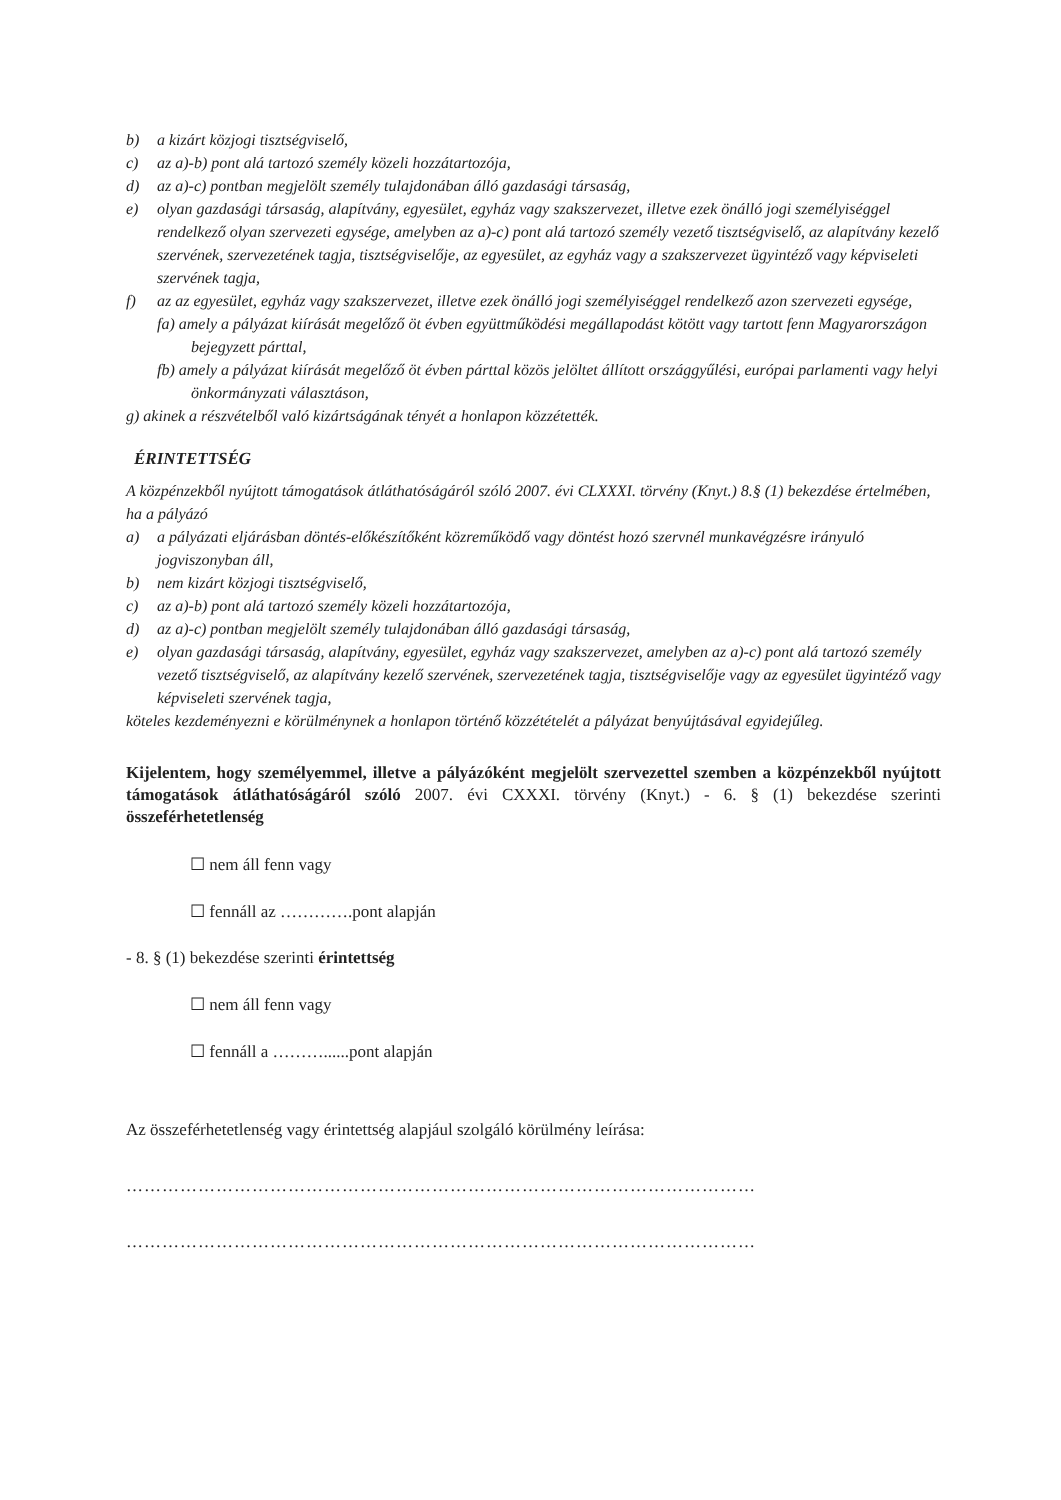b) a kizárt közjogi tisztségviselő,
c) az a)-b) pont alá tartozó személy közeli hozzátartozója,
d) az a)-c) pontban megjelölt személy tulajdonában álló gazdasági társaság,
e) olyan gazdasági társaság, alapítvány, egyesület, egyház vagy szakszervezet, illetve ezek önálló jogi személyiséggel rendelkező olyan szervezeti egysége, amelyben az a)-c) pont alá tartozó személy vezető tisztségviselő, az alapítvány kezelő szervének, szervezetének tagja, tisztségviselője, az egyesület, az egyház vagy a szakszervezet ügyintéző vagy képviseleti szervének tagja,
f) az az egyesület, egyház vagy szakszervezet, illetve ezek önálló jogi személyiséggel rendelkező azon szervezeti egysége,
fa) amely a pályázat kiírását megelőző öt évben együttműködési megállapodást kötött vagy tartott fenn Magyarországon bejegyzett párttal,
fb) amely a pályázat kiírását megelőző öt évben párttal közös jelöltet állított országgyűlési, európai parlamenti vagy helyi önkormányzati választáson,
g) akinek a részvételből való kizártságának tényét a honlapon közzétették.
ÉRINTETTSÉG
A közpénzekből nyújtott támogatások átláthatóságáról szóló 2007. évi CLXXXI. törvény (Knyt.) 8.§ (1) bekezdése értelmében, ha a pályázó
a) a pályázati eljárásban döntés-előkészítőként közreműködő vagy döntést hozó szervnél munkavégzésre irányuló jogviszonyban áll,
b) nem kizárt közjogi tisztségviselő,
c) az a)-b) pont alá tartozó személy közeli hozzátartozója,
d) az a)-c) pontban megjelölt személy tulajdonában álló gazdasági társaság,
e) olyan gazdasági társaság, alapítvány, egyesület, egyház vagy szakszervezet, amelyben az a)-c) pont alá tartozó személy vezető tisztségviselő, az alapítvány kezelő szervének, szervezetének tagja, tisztségviselője vagy az egyesület ügyintéző vagy képviseleti szervének tagja,
köteles kezdeményezni e körülménynek a honlapon történő közzétételét a pályázat benyújtásával egyidejűleg.
Kijelentem, hogy személyemmel, illetve a pályázóként megjelölt szervezettel szemben a közpénzekből nyújtott támogatások átláthatóságáról szóló 2007. évi CXXXI. törvény (Knyt.) - 6. § (1) bekezdése szerinti összeférhetetlenség
☐ nem áll fenn vagy
☐ fennáll az ………….pont alapján
- 8. § (1) bekezdése szerinti érintettség
☐ nem áll fenn vagy
☐ fennáll a ………......pont alapján
Az összeférhetetlenség vagy érintettség alapjául szolgáló körülmény leírása:
……………………………………………………………………………………………
……………………………………………………………………………………………